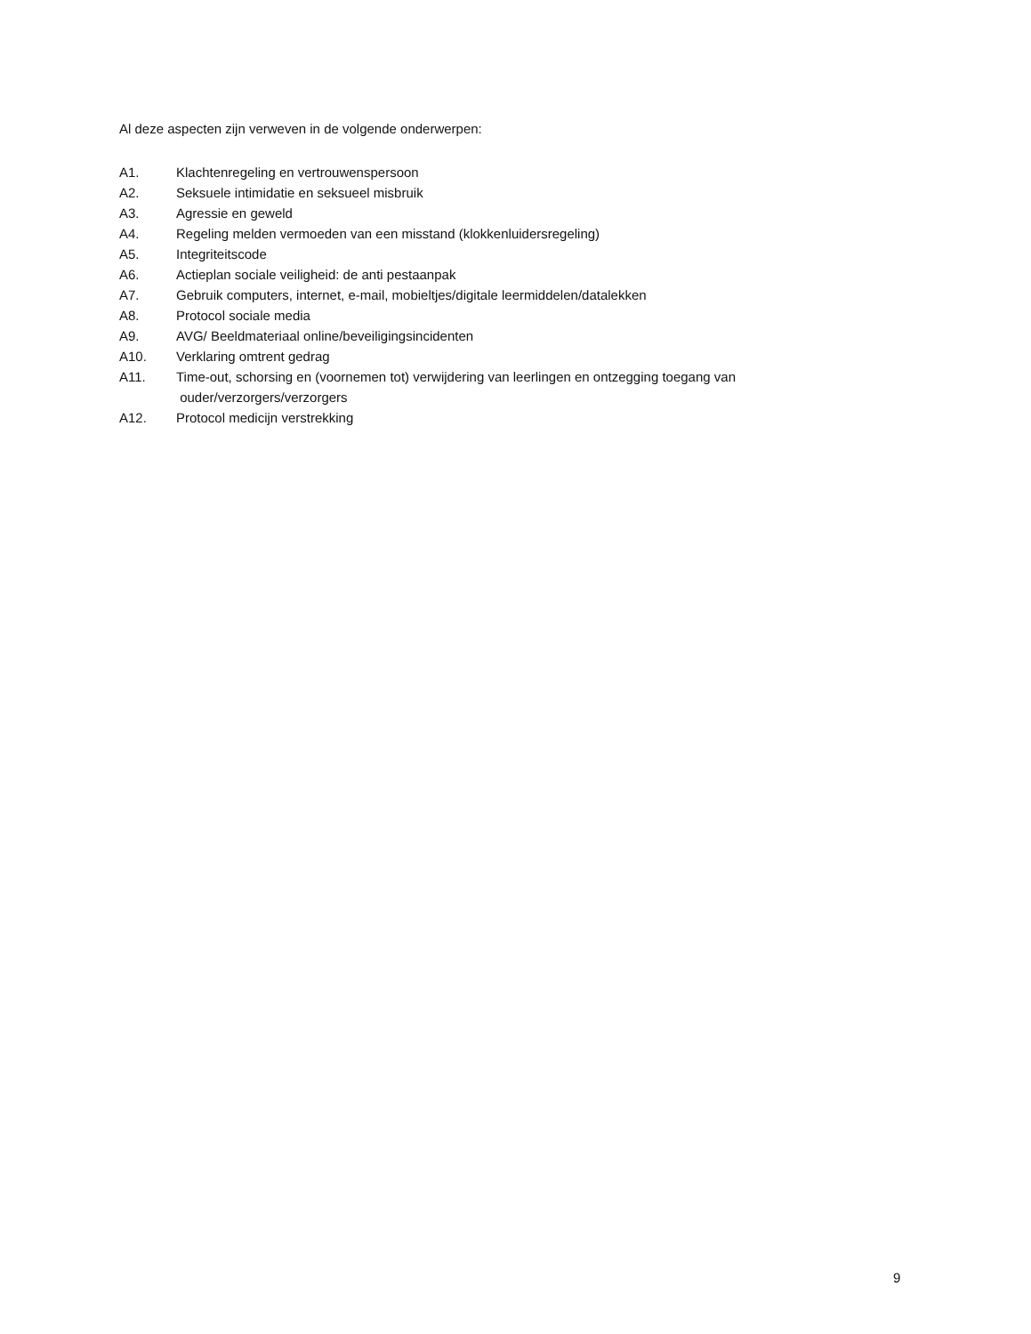Al deze aspecten zijn verweven in de volgende onderwerpen:
A1. Klachtenregeling en vertrouwenspersoon
A2. Seksuele intimidatie en seksueel misbruik
A3. Agressie en geweld
A4. Regeling melden vermoeden van een misstand (klokkenluidersregeling)
A5. Integriteitscode
A6. Actieplan sociale veiligheid: de anti pestaanpak
A7. Gebruik computers, internet, e-mail, mobieltjes/digitale leermiddelen/datalekken
A8. Protocol sociale media
A9. AVG/ Beeldmateriaal online/beveiligingsincidenten
A10. Verklaring omtrent gedrag
A11. Time-out, schorsing en (voornemen tot) verwijdering van leerlingen en ontzegging toegang van
ouder/verzorgers/verzorgers
A12. Protocol medicijn verstrekking
9